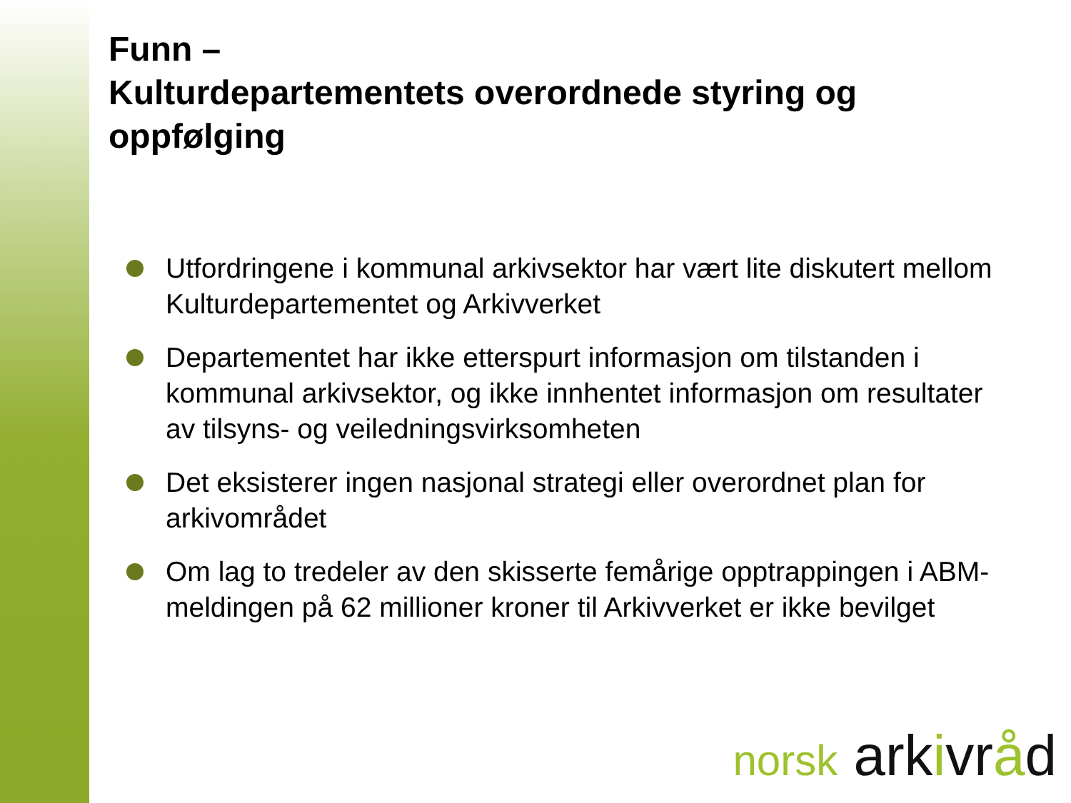Funn –
Kulturdepartementets overordnede styring og oppfølging
Utfordringene i kommunal arkivsektor har vært lite diskutert mellom Kulturdepartementet og Arkivverket
Departementet har ikke etterspurt informasjon om tilstanden i kommunal arkivsektor, og ikke innhentet informasjon om resultater av tilsyns- og veiledningsvirksomheten
Det eksisterer ingen nasjonal strategi eller overordnet plan for arkivområdet
Om lag to tredeler av den skisserte femårige opptrappingen i ABM-meldingen på 62 millioner kroner til Arkivverket er ikke bevilget
norsk ark ivr åd